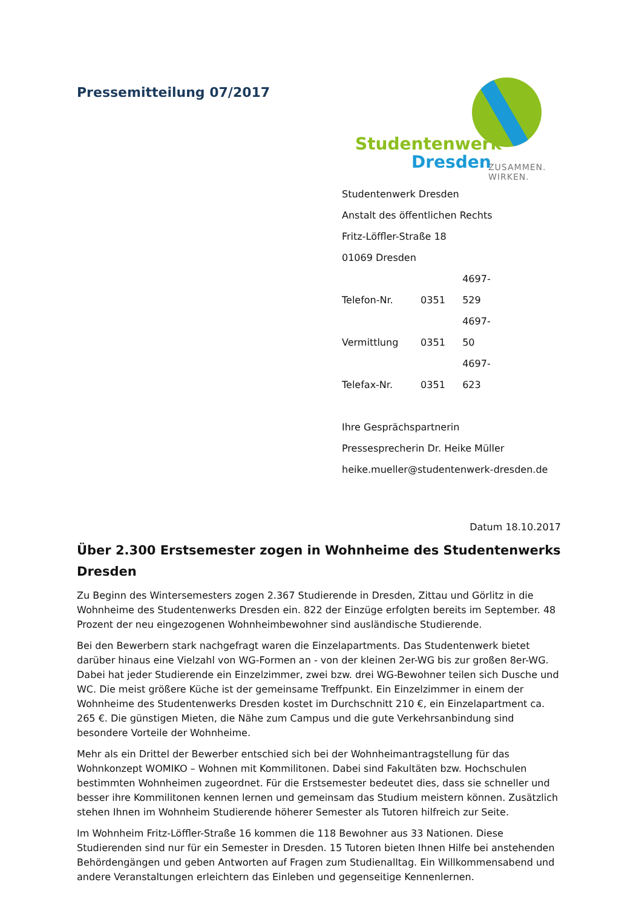Pressemitteilung 07/2017
Studentenwerk
Dresden
ZUSAMMEN. WIRKEN.
Studentenwerk Dresden
Anstalt des öffentlichen Rechts
Fritz-Löffler-Straße 18
01069 Dresden
Telefon-Nr. 0351 4697-529
Vermittlung 0351 4697-50
Telefax-Nr. 0351 4697-623
Ihre Gesprächspartnerin
Pressesprecherin Dr. Heike Müller
heike.mueller@studentenwerk-dresden.de
Datum 18.10.2017
Über 2.300 Erstsemester zogen in Wohnheime des Studentenwerks Dresden
Zu Beginn des Wintersemesters zogen 2.367 Studierende in Dresden, Zittau und Görlitz in die Wohnheime des Studentenwerks Dresden ein. 822 der Einzüge erfolgten bereits im September. 48 Prozent der neu eingezogenen Wohnheimbewohner sind ausländische Studierende.
Bei den Bewerbern stark nachgefragt waren die Einzelapartments. Das Studentenwerk bietet darüber hinaus eine Vielzahl von WG-Formen an - von der kleinen 2er-WG bis zur großen 8er-WG. Dabei hat jeder Studierende ein Einzelzimmer, zwei bzw. drei WG-Bewohner teilen sich Dusche und WC. Die meist größere Küche ist der gemeinsame Treffpunkt. Ein Einzelzimmer in einem der Wohnheime des Studentenwerks Dresden kostet im Durchschnitt 210 €, ein Einzelapartment ca. 265 €. Die günstigen Mieten, die Nähe zum Campus und die gute Verkehrsanbindung sind besondere Vorteile der Wohnheime.
Mehr als ein Drittel der Bewerber entschied sich bei der Wohnheimantragstellung für das Wohnkonzept WOMIKO – Wohnen mit Kommilitonen. Dabei sind Fakultäten bzw. Hochschulen bestimmten Wohnheimen zugeordnet. Für die Erstsemester bedeutet dies, dass sie schneller und besser ihre Kommilitonen kennen lernen und gemeinsam das Studium meistern können. Zusätzlich stehen Ihnen im Wohnheim Studierende höherer Semester als Tutoren hilfreich zur Seite.
Im Wohnheim Fritz-Löffler-Straße 16 kommen die 118 Bewohner aus 33 Nationen. Diese Studierenden sind nur für ein Semester in Dresden. 15 Tutoren bieten Ihnen Hilfe bei anstehenden Behördengängen und geben Antworten auf Fragen zum Studienalltag. Ein Willkommensabend und andere Veranstaltungen erleichtern das Einleben und gegenseitige Kennenlernen.